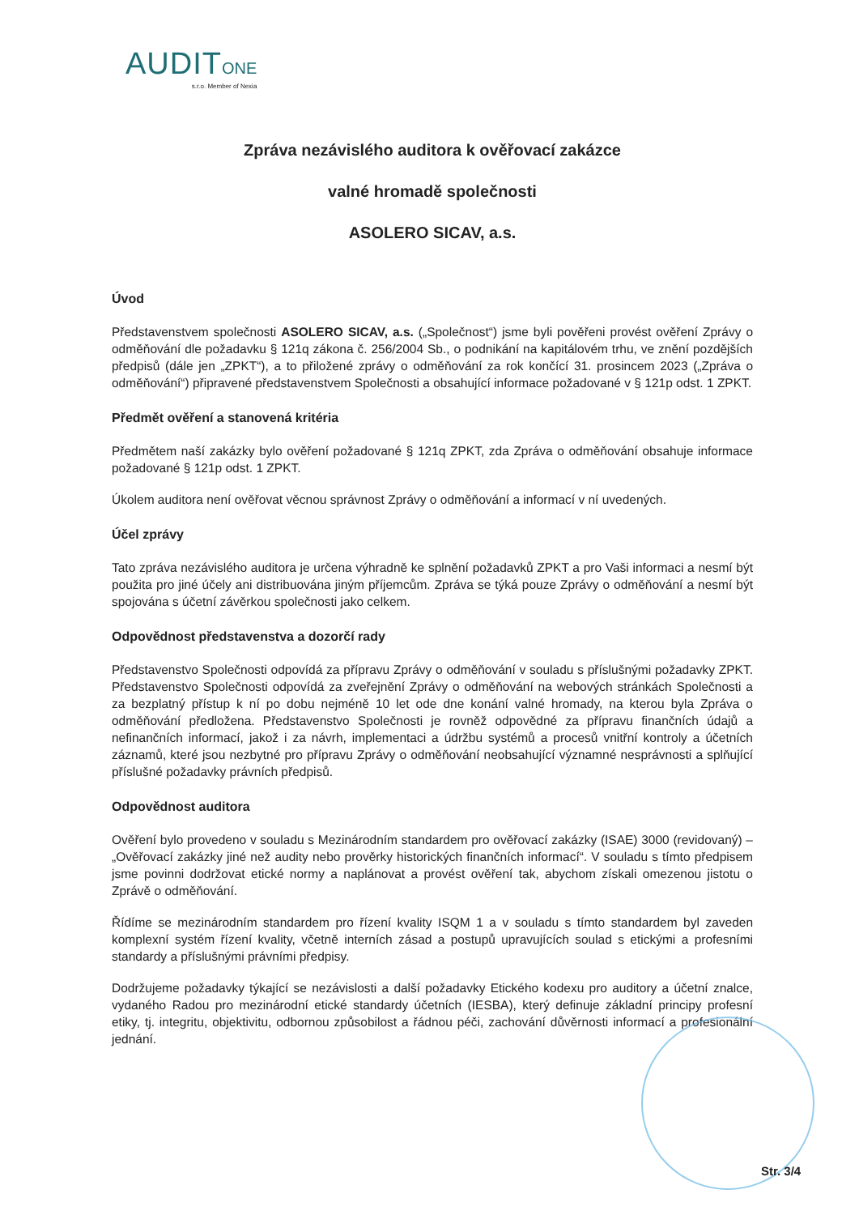AUDIT ONE
s.r.o. Member of Nexia
Zpráva nezávislého auditora k ověřovací zakázce
valné hromadě společnosti
ASOLERO SICAV, a.s.
Úvod
Představenstvem společnosti ASOLERO SICAV, a.s. („Společnost“) jsme byli pověřeni provést ověření Zprávy o odměňování dle požadavku § 121q zákona č. 256/2004 Sb., o podnikání na kapitálovém trhu, ve znění pozdějších předpisů (dále jen „ZPKT“), a to přiložené zprávy o odměňování za rok končící 31. prosincem 2023 („Zpráva o odměňování“) připravené představenstvem Společnosti a obsahující informace požadované v § 121p odst. 1 ZPKT.
Předmět ověření a stanovená kritéria
Předmětem naší zakázky bylo ověření požadované § 121q ZPKT, zda Zpráva o odměňování obsahuje informace požadované § 121p odst. 1 ZPKT.
Úkolem auditora není ověřovat věcnou správnost Zprávy o odměňování a informací v ní uvedených.
Účel zprávy
Tato zpráva nezávislého auditora je určena výhradně ke splnění požadavků ZPKT a pro Vaši informaci a nesmí být použita pro jiné účely ani distribuována jiným příjemcům. Zpráva se týká pouze Zprávy o odměňování a nesmí být spojována s účetní závěrkou společnosti jako celkem.
Odpovědnost představenstva a dozorčí rady
Představenstvo Společnosti odpovídá za přípravu Zprávy o odměňování v souladu s příslušnými požadavky ZPKT. Představenstvo Společnosti odpovídá za zveřejnění Zprávy o odměňování na webových stránkách Společnosti a za bezplatný přístup k ní po dobu nejméně 10 let ode dne konání valné hromady, na kterou byla Zpráva o odměňování předložena. Představenstvo Společnosti je rovněž odpovědné za přípravu finančních údajů a nefinančních informací, jakož i za návrh, implementaci a údržbu systémů a procesů vnitřní kontroly a účetních záznamů, které jsou nezbytné pro přípravu Zprávy o odměňování neobsahující významné nesprávnosti a splňující příslušné požadavky právních předpisů.
Odpovědnost auditora
Ověření bylo provedeno v souladu s Mezinárodním standardem pro ověřovací zakázky (ISAE) 3000 (revidovaný) – „Ověřovací zakázky jiné než audity nebo prověrky historických finančních informací“. V souladu s tímto předpisem jsme povinni dodržovat etické normy a naplánovat a provést ověření tak, abychom získali omezenou jistotu o Zprávě o odměňování.
Řídíme se mezinárodním standardem pro řízení kvality ISQM 1 a v souladu s tímto standardem byl zaveden komplexní systém řízení kvality, včetně interních zásad a postupů upravujících soulad s etickými a profesními standardy a příslušnými právními předpisy.
Dodržujeme požadavky týkající se nezávislosti a další požadavky Etického kodexu pro auditory a účetní znalce, vydaného Radou pro mezinárodní etické standardy účetních (IESBA), který definuje základní principy profesní etiky, tj. integritu, objektivitu, odbornou způsobilost a řádnou péči, zachování důvěrnosti informací a profesionální jednání.
Str. 3/4